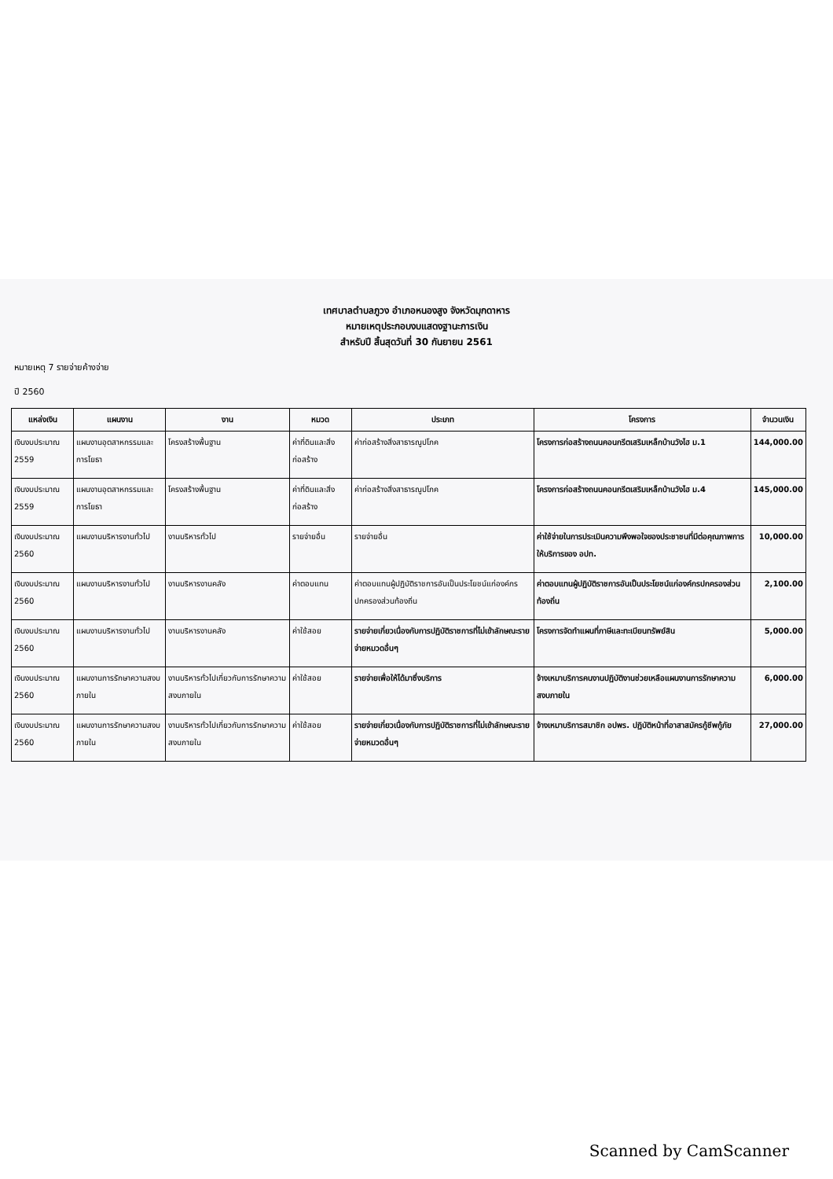เทศบาลตำบลภูวง อำเภอหนองสูง จังหวัดมุกดาหาร
หมายเหตุประกอบงบแสดงฐานะการเงิน
สำหรับปี สิ้นสุดวันที่ 30 กันยายน 2561
หมายเหตุ 7 รายจ่ายค้างจ่าย
ปี 2560
| แหล่งเงิน | แผนงาน | งาน | หมวด | ประเภท | โครงการ | จำนวนเงิน |
| --- | --- | --- | --- | --- | --- | --- |
| เงินงบประมาณ 2559 | แผนงานอุตสาหกรรมและการโยธา | โครงสร้างพื้นฐาน | ค่าที่ดินและสิ่งก่อสร้าง | ค่าก่อสร้างสิ่งสาธารณูปโภค | โครงการก่อสร้างถนนคอนกรีตเสริมเหล็กบ้านวังไฮ ม.1 | 144,000.00 |
| เงินงบประมาณ 2559 | แผนงานอุตสาหกรรมและการโยธา | โครงสร้างพื้นฐาน | ค่าที่ดินและสิ่งก่อสร้าง | ค่าก่อสร้างสิ่งสาธารณูปโภค | โครงการก่อสร้างถนนคอนกรีตเสริมเหล็กบ้านวังไฮ ม.4 | 145,000.00 |
| เงินงบประมาณ 2560 | แผนงานบริหารงานทั่วไป | งานบริหารทั่วไป | รายจ่ายอื่น | รายจ่ายอื่น | ค่าใช้จ่ายในการประเมินความพึงพอใจของประชาชนที่มีต่อคุณภาพการให้บริการของ อปท. | 10,000.00 |
| เงินงบประมาณ 2560 | แผนงานบริหารงานทั่วไป | งานบริหารงานคลัง | ค่าตอบแทน | ค่าตอบแทนผู้ปฏิบัติราชการอันเป็นประโยชน์แก่องค์กรปกครองส่วนท้องถิ่น | ค่าตอบแทนผู้ปฏิบัติราชการอันเป็นประโยชน์แก่องค์กรปกครองส่วนท้องถิ่น | 2,100.00 |
| เงินงบประมาณ 2560 | แผนงานบริหารงานทั่วไป | งานบริหารงานคลัง | ค่าใช้สอย | รายจ่ายเกี่ยวเนื่องกับการปฏิบัติราชการที่ไม่เข้าลักษณะรายจ่ายหมวดอื่นๆ | โครงการจัดทำแผนที่ภาษีและทะเบียนทรัพย์สิน | 5,000.00 |
| เงินงบประมาณ 2560 | แผนงานการรักษาความสงบภายใน | งานบริหารทั่วไปเกี่ยวกับการรักษาความสงบภายใน | ค่าใช้สอย | รายจ่ายเพื่อให้ได้มาซึ่งบริการ | จ้างเหมาบริการคนงานปฏิบัติงานช่วยเหลือแผนงานการรักษาความสงบภายใน | 6,000.00 |
| เงินงบประมาณ 2560 | แผนงานการรักษาความสงบภายใน | งานบริหารทั่วไปเกี่ยวกับการรักษาความสงบภายใน | ค่าใช้สอย | รายจ่ายเกี่ยวเนื่องกับการปฏิบัติราชการที่ไม่เข้าลักษณะรายจ่ายหมวดอื่นๆ | จ้างเหมาบริการสมาชิก อปพร. ปฏิบัติหน้าที่อาสาสมัครกู้ชีพกู้ภัย | 27,000.00 |
Scanned by CamScanner